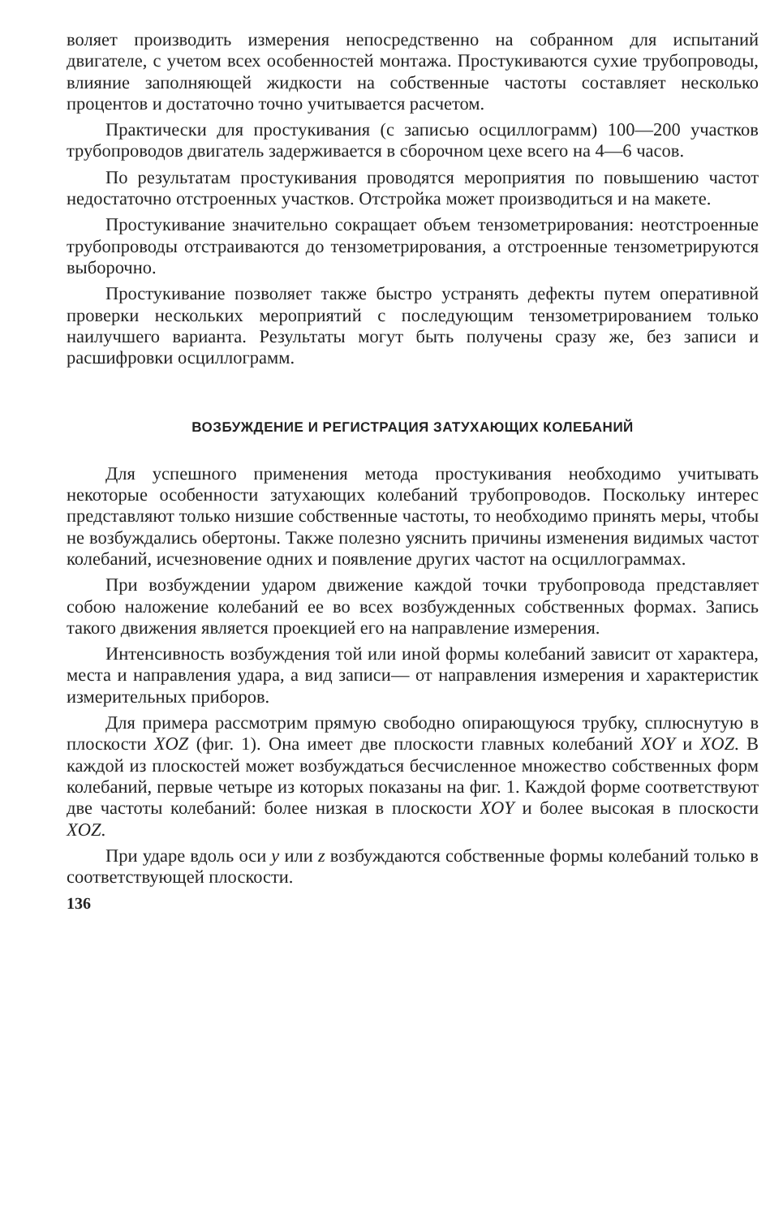воляет производить измерения непосредственно на собранном для испытаний двигателе, с учетом всех особенностей монтажа. Простукиваются сухие трубопроводы, влияние заполняющей жидкости на собственные частоты составляет несколько процентов и достаточно точно учитывается расчетом.
Практически для простукивания (с записью осциллограмм) 100—200 участков трубопроводов двигатель задерживается в сборочном цехе всего на 4—6 часов.
По результатам простукивания проводятся мероприятия по повышению частот недостаточно отстроенных участков. Отстройка может производиться и на макете.
Простукивание значительно сокращает объем тензометрирования: неотстроенные трубопроводы отстраиваются до тензометрирования, а отстроенные тензометрируются выборочно.
Простукивание позволяет также быстро устранять дефекты путем оперативной проверки нескольких мероприятий с последующим тензометрированием только наилучшего варианта. Результаты могут быть получены сразу же, без записи и расшифровки осциллограмм.
ВОЗБУЖДЕНИЕ И РЕГИСТРАЦИЯ ЗАТУХАЮЩИХ КОЛЕБАНИЙ
Для успешного применения метода простукивания необходимо учитывать некоторые особенности затухающих колебаний трубопроводов. Поскольку интерес представляют только низшие собственные частоты, то необходимо принять меры, чтобы не возбуждались обертоны. Также полезно уяснить причины изменения видимых частот колебаний, исчезновение одних и появление других частот на осциллограммах.
При возбуждении ударом движение каждой точки трубопровода представляет собою наложение колебаний ее во всех возбужденных собственных формах. Запись такого движения является проекцией его на направление измерения.
Интенсивность возбуждения той или иной формы колебаний зависит от характера, места и направления удара, а вид записи— от направления измерения и характеристик измерительных приборов.
Для примера рассмотрим прямую свободно опирающуюся трубку, сплюснутую в плоскости XOZ (фиг. 1). Она имеет две плоскости главных колебаний XOY и XOZ. В каждой из плоскостей может возбуждаться бесчисленное множество собственных форм колебаний, первые четыре из которых показаны на фиг. 1. Каждой форме соответствуют две частоты колебаний: более низкая в плоскости XOY и более высокая в плоскости XOZ.
При ударе вдоль оси y или z возбуждаются собственные формы колебаний только в соответствующей плоскости.
136